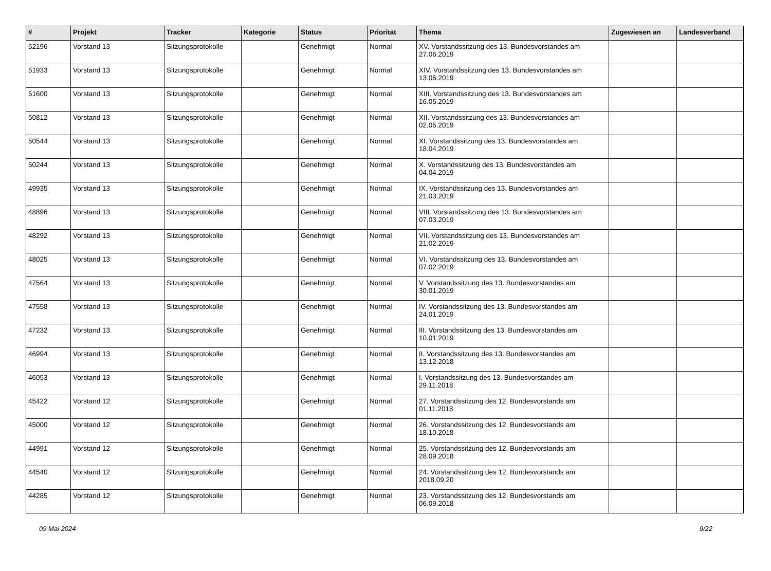| # | Projekt | Tracker | Kategorie | Status | Priorität | Thema | Zugewiesen an | Landesverband |
| --- | --- | --- | --- | --- | --- | --- | --- | --- |
| 52196 | Vorstand 13 | Sitzungsprotokolle | | Genehmigt | Normal | XV. Vorstandssitzung des 13. Bundesvorstandes am 27.06.2019 | | |
| 51933 | Vorstand 13 | Sitzungsprotokolle | | Genehmigt | Normal | XIV. Vorstandssitzung des 13. Bundesvorstandes am 13.06.2019 | | |
| 51600 | Vorstand 13 | Sitzungsprotokolle | | Genehmigt | Normal | XIII. Vorstandssitzung des 13. Bundesvorstandes am 16.05.2019 | | |
| 50812 | Vorstand 13 | Sitzungsprotokolle | | Genehmigt | Normal | XII. Vorstandssitzung des 13. Bundesvorstandes am 02.05.2019 | | |
| 50544 | Vorstand 13 | Sitzungsprotokolle | | Genehmigt | Normal | XI. Vorstandssitzung des 13. Bundesvorstandes am 18.04.2019 | | |
| 50244 | Vorstand 13 | Sitzungsprotokolle | | Genehmigt | Normal | X. Vorstandssitzung des 13. Bundesvorstandes am 04.04.2019 | | |
| 49935 | Vorstand 13 | Sitzungsprotokolle | | Genehmigt | Normal | IX. Vorstandssitzung des 13. Bundesvorstandes am 21.03.2019 | | |
| 48896 | Vorstand 13 | Sitzungsprotokolle | | Genehmigt | Normal | VIII. Vorstandssitzung des 13. Bundesvorstandes am 07.03.2019 | | |
| 48292 | Vorstand 13 | Sitzungsprotokolle | | Genehmigt | Normal | VII. Vorstandssitzung des 13. Bundesvorstandes am 21.02.2019 | | |
| 48025 | Vorstand 13 | Sitzungsprotokolle | | Genehmigt | Normal | VI. Vorstandssitzung des 13. Bundesvorstandes am 07.02.2019 | | |
| 47564 | Vorstand 13 | Sitzungsprotokolle | | Genehmigt | Normal | V. Vorstandssitzung des 13. Bundesvorstandes am 30.01.2019 | | |
| 47558 | Vorstand 13 | Sitzungsprotokolle | | Genehmigt | Normal | IV. Vorstandssitzung des 13. Bundesvorstandes am 24.01.2019 | | |
| 47232 | Vorstand 13 | Sitzungsprotokolle | | Genehmigt | Normal | III. Vorstandssitzung des 13. Bundesvorstandes am 10.01.2019 | | |
| 46994 | Vorstand 13 | Sitzungsprotokolle | | Genehmigt | Normal | II. Vorstandssitzung des 13. Bundesvorstandes am 13.12.2018 | | |
| 46053 | Vorstand 13 | Sitzungsprotokolle | | Genehmigt | Normal | I. Vorstandssitzung des 13. Bundesvorstandes am 29.11.2018 | | |
| 45422 | Vorstand 12 | Sitzungsprotokolle | | Genehmigt | Normal | 27. Vorstandssitzung des 12. Bundesvorstands am 01.11.2018 | | |
| 45000 | Vorstand 12 | Sitzungsprotokolle | | Genehmigt | Normal | 26. Vorstandssitzung des 12. Bundesvorstands am 18.10.2018 | | |
| 44991 | Vorstand 12 | Sitzungsprotokolle | | Genehmigt | Normal | 25. Vorstandssitzung des 12. Bundesvorstands am 28.09.2018 | | |
| 44540 | Vorstand 12 | Sitzungsprotokolle | | Genehmigt | Normal | 24. Vorstandssitzung des 12. Bundesvorstands am 2018.09.20 | | |
| 44285 | Vorstand 12 | Sitzungsprotokolle | | Genehmigt | Normal | 23. Vorstandssitzung des 12. Bundesvorstands am 06.09.2018 | | |
09 Mai 2024 9/22